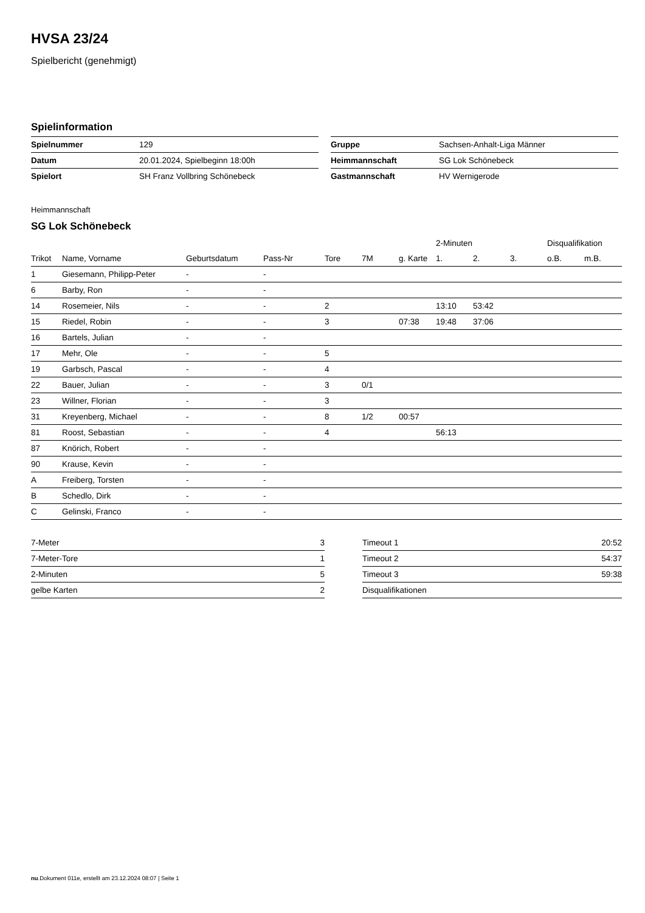HVSA 23/24
Spielbericht (genehmigt)
Spielinformation
| Spielnummer | 129 |
| Datum | 20.01.2024, Spielbeginn 18:00h |
| Spielort | SH Franz Vollbring Schönebeck |
| Gruppe | Sachsen-Anhalt-Liga Männer |
| Heimmannschaft | SG Lok Schönebeck |
| Gastmannschaft | HV Wernigerode |
Heimmannschaft
SG Lok Schönebeck
| | | | | | | | 2-Minuten | | | Disqualifikation | |
| --- | --- | --- | --- | --- | --- | --- | --- | --- | --- | --- | --- |
| Trikot | Name, Vorname | Geburtsdatum | Pass-Nr | Tore | 7M | g. Karte | 1. | 2. | 3. | o.B. | m.B. |
| 1 | Giesemann, Philipp-Peter | - | - | | | | | | | | |
| 6 | Barby, Ron | - | - | | | | | | | | |
| 14 | Rosemeier, Nils | - | - | 2 | | | 13:10 | 53:42 | | | |
| 15 | Riedel, Robin | - | - | 3 | | 07:38 | 19:48 | 37:06 | | | |
| 16 | Bartels, Julian | - | - | | | | | | | | |
| 17 | Mehr, Ole | - | - | 5 | | | | | | | |
| 19 | Garbsch, Pascal | - | - | 4 | | | | | | | |
| 22 | Bauer, Julian | - | - | 3 | 0/1 | | | | | | |
| 23 | Willner, Florian | - | - | 3 | | | | | | | |
| 31 | Kreyenberg, Michael | - | - | 8 | 1/2 | 00:57 | | | | | |
| 81 | Roost, Sebastian | - | - | 4 | | | 56:13 | | | | |
| 87 | Knörich, Robert | - | - | | | | | | | | |
| 90 | Krause, Kevin | - | - | | | | | | | | |
| A | Freiberg, Torsten | - | - | | | | | | | | |
| B | Schedlo, Dirk | - | - | | | | | | | | |
| C | Gelinski, Franco | - | - | | | | | | | | |
| 7-Meter | 3 |
| 7-Meter-Tore | 1 |
| 2-Minuten | 5 |
| gelbe Karten | 2 |
| Timeout 1 | 20:52 |
| Timeout 2 | 54:37 |
| Timeout 3 | 59:38 |
| Disqualifikationen | |
nu.Dokument 011e, erstellt am 23.12.2024 08:07 | Seite 1